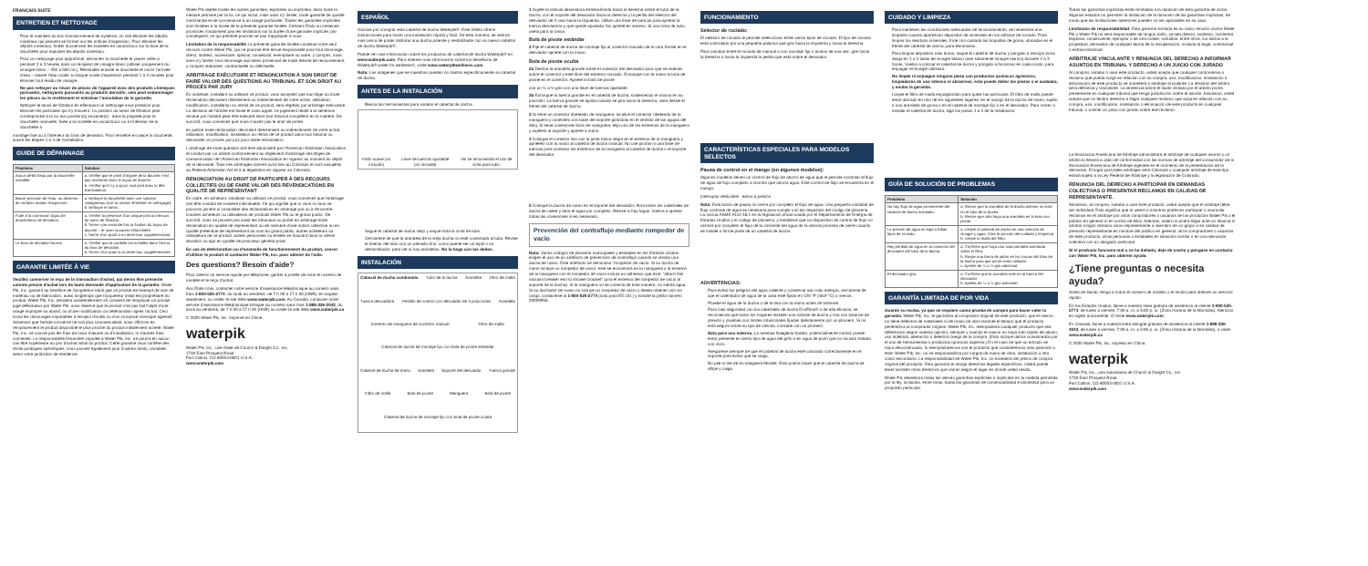FRANÇAIS SUITE
ENTRETIEN ET NETTOYAGE
Pour le maintien du bon fonctionnement de système, on doit éliminer les dépôts minéraux qui peuvent se former sur les orifices d'aspersion. Pour éliminer les dépôts minéraux, frotter doucement les buselles en caoutchouc sur la face de la douchette pour expulser les dépôts minéraux.
Pour un nettoyage plus approfondi, démonter la douchette et placer celle-ci pendant 2 à 3 heures dans un récipient de vinaigre blanc (utiliser uniquement du vinaigre blanc – 250 à 500 mL). Réinstaller ensuite la douchette et ouvrir l'arrivée d'eau – laisser l'eau couler à chaque mode d'aspersion pendant 1 à 2 minutes pour éliminer tout résidu de vinaigre.
Ne pas nettoyer ou rincer de pièces de l'appareil avec des produits chimiques puissants, nettoyants puissants ou produits abrasifs; cela peut endommager les pièces ou le revêtement et entraîner l'annulation de la garantie.
Nettoyer le tamis de filtration en effectuant un nettoyage sous pression pour éliminer les particules qui s'y trouvent. La position du tamis de filtration peut correspondre à la ou aux position(s) suivante(s) : dans la poignée pour la douchette manuelle, fixée à la rondelle en caoutchouc ou à l'intérieur de la douchette à
montage fixe ou à l'intérieur du bras de déviation. Pour remettre en place la douchette, suivre les étapes 1 à 4 de l'installation.
GUIDE DE DÉPANNAGE
| Problème | Solution |
| --- | --- |
| Aucun débit d'eau par la douchette installée. | a. Vérifier que le point d'origine de la douche n'est pas restreinte dans le tuyau de douche. b. Vérifier qu'il n'y a qu'un seul joint dans la tête d'articulation. |
| Basse pression de l'eau, ou absence de certains modes d'aspersion. | a. Nettoyer la douchette dans une solution vinaigre/eau (voir la section Entretien et nettoyage). b. Nettoyer le tamis. |
| Fuite à la connexion tuyau de douche/bras de déviation. | a. Vérifier la présence d'un unique joint au-dessus du tamis de filtration. b. Serrer une seconde fois la fixation du tuyau de douche – le raver assurera l'étanchéité. c. Serrer d'un quart à un demi-tour supplémentaire. |
| Le bras de déviation fourne. | a. Vérifier que la rondelle est installée dans l'écrou du bras de déviation. b. Serrer d'un quart à un demi-tour supplémentaire. |
GARANTIE LIMITÉE À VIE
Veuillez conserver le reçu de la transaction d'achat, qui devra être présenté comme preuve d'achat lors de toute demande d'application de la garantie. Water Pik, Inc. garantit au bénéfice de l'acquéreur initial que ce produit est exempt de vice de matériau ou de fabrication, aussi longtemps que l'acquéreur initial est propriétaire du produit. Water Pik, Inc. décidera unilatéralement s'il convient de remplacer un produit jugé défectueux par Water Pik, sous réserve que le produit n'ait pas fait l'objet d'une usage impropre ou abusif, ou d'une modification ou détérioration après l'achat. Ceci inclut les dommages imputables à l'emploi d'outils ou d'un composé chimique agressif. Advenant que l'article concerné ne soit plus commercialisé, nous offrirons en remplacement le produit disponible le plus proche du produit initialement acheté. Water Pik, Inc. ne couvre pas les frais de main d'œuvre ou d'installation, ni d'autres frais connexes. La responsabilité financière imputée à Water Pik, Inc. ne pourra en aucun cas être supérieure au prix d'achat initial du produit. Cette garantie vous confère des droits juridiques spécifiques; vous pouvez également jouir d'autres droits, variables selon votre juridiction de résidence.
Water Pik rejette toutes les autres garanties, explicites ou implicites, dans toute la mesure permise par la loi, ce qui inclut, mais sans s'y limiter, toute garantie de qualité marchande et de convenance à un usage particulier. Toutes les garanties implicites sont limitées à la durée de la présente garantie limitée. Certains États ou certaines provinces n'autorisent pas les limitations sur la durée d'une garantie implicite; par conséquent, ce qui précède pourrait ne pas s'appliquer à vous.
Limitation de la responsabilité La présente garantie limitée constitue votre seul recours contre Water Pik, qui ne pourrait être tenue responsable pour tout dommage, direct, indirect, accessoire, spécial, consécutif, exemplaire ou autre, y compris, mais sans s'y limiter, tout dommage aux biens provenant de toute théorie de recouvrement, y compris statutaire, contractuelle ou délictuelle.
ARBITRAGE EXÉCUTOIRE ET RENONCIATION À SON DROIT DE FAIRE VALOIR DES QUESTIONS AU TRIBUNAL ET SON DROIT AU PROCÈS PAR JURY
En achetant, installant ou utilisant ce produit, vous acceptez que tout litige ou toute réclamation découlant directement ou indirectement de votre achat, utilisation, modification, installation ou retrait de ce produit, sera réglé(e) par arbitrage exécutoire. La décision de l'arbitre est finale et sans appel. Le jugement relatif à la sentence rendue par l'arbitre peut être exécuté dans tout tribunal compétent en la matière. De surcroît, vous convenez que nous n'aurez pas le droit de porter
en justice toute réclamation découlant directement ou indirectement de votre achat, utilisation, modification, installation ou retrait de ce produit dans tout tribunal ou demander un procès par jury pour ladite réclamation.
L'arbitrage de toute question doit être administré par l'American Arbitration Association et conduit par un arbitre conformément au règlement d'arbitrage des litiges de consommation de l'American Arbitration Association en vigueur au moment du dépôt de la demande. Tous ces arbitrages doivent avoir lieu au Colorado et sont assujettis au Federal Arbitration Act et à la législation en vigueur au Colorado.
RENONCIATION AU DROIT DE PARTICIPER À DES RECOURS COLLECTIFS OU DE FAIRE VALOIR DES REVENDICATIONS EN QUALITÉ DE REPRÉSENTANT
En outre, en achetant, installant ou utilisant ce produit, vous convenez que l'arbitrage doit être conduit de manière individuelle. Ce qui signifie que ni vous ni nous ne pouvons joindre ni consolider des réclamations en arbitrage par ou à l'encontre d'autres acheteurs ou utilisateurs de produits Water Pik ou le grand public. De surcroît, vous ne pouvez pas saisir les tribunaux ou porter en arbitrage toute réclamation en qualité de représentant ou de membre d'une action collective ou en qualité prétendue de représentant au nom du grand public, autres acheteurs ou utilisateurs de ce produit, autres personnes ou entités se trouvant dans la même situation ou agir en qualité de procureur général privé.
En cas de détérioration ou d'anomalie de fonctionnement du produit, cesser d'utiliser le produit et contacter Water Pik, Inc. pour obtenir de l'aide.
Des questions? Besoin d'aide?
Pour obtenir un service rapide par téléphone, garder à portée de main le numéro de modèle et le reçu d'achat.
Aux États-Unis, contacter notre service d'assistance téléphonique au numéro sans frais 1-800-525-2774, du lundi au vendredi, de 7 h 00 à 17 h 00 (HNR), en anglais seulement, ou visiter le site Web www.waterpik.com. Au Canada, contacter notre service d'assistance téléphonique bilingue au numéro sans frais 1-888-226-3042, du lundi au vendredi, de 7 h 00 à 17 h 00 (HNR) ou visiter le site Web www.waterpik.ca
© 2020 Water Pik, Inc. Imprimé en Chine.
waterpik
Water Pik, Inc., une filiale de Church & Dwight Co., Inc.
1730 East Prospect Road
Fort Collins, CO 80553-0001 U.S.A.
www.waterpik.com
ESPAÑOL
Gracias por comprar esta cabezal de ducha Waterpik®. Este folleto ofrece instrucciones para hacer una instalación rápida y fácil. De esta manera, se sentirá más cerca de poder disfrutar una ducha potente y revitalizante con su nuevo cabezal de ducha Waterpik®.
Puede ver más información sobre los productos de cabezal de ducha Waterpik® en www.waterpik.com. Para obtener más información sobre los beneficios de Waterpik® water for wellness®, visite www.waterpikwellness.com.
Nota: Las imágenes que se muestran pueden no ilustrar específicamente su cabezal de ducha.
ANTES DE LA INSTALACIÓN
Reúna las herramientas para instalar el cabezal de ducha.
Paño suave (no incluido) Llave de tuercas ajustable (no incluida) No se recomienda el uso de cinta para tubo.
Sague el cabezal de ducha viejo y saque toda la cinta de tubo.
Cerciórese de que la arandela de la vieja ducha no esté conectada al tubo. Revise el interior del tubo con un utensilio fino, como puede ser un lápiz o un destornillador, para ver si hay arandelas. No lo haga con los dedos.
INSTALACIÓN
Cabezal de ducha combinado Tubo de la ducha Arandela Filtro de malla Tuerca desviadora Pestillo de control con desviador de 3 posiciones Arandela Extremo de manguera de conector manual Filtro de malla Cabezal de ducha de montaje fijo con bola de pivote estándar Cabezal de ducha de mano Arandela Soporte del desviador Tuerca grande Filtro de malla Bola de pivote Manguera Bola de pivote Cabezal de ducha de montaje fijo con bola de pivote oculta
1 Sujete la válvula desviadora entrecañonda hacia la derecha sobre el tubo de la ducha, con el soporte del desviador hacia la derecha y la perilla del selector del desviador de 3 vías hacia la izquierda. Utilice una llave de tuercas para apretar la tuerca desviadora y que quede ajustada. No apriete en exceso. Si usa cinta de tubo, úsela para la rosca.
Bola de pivote estándar
2 Fije el cabezal de ducha de montaje fijo al conector roscado de la cara frontal en el desviador apriete con la mano.
Bola de pivote oculta
2a Deslice la arandela grande sobre el conector del desviador para que se asiente sobre el conector y este libre del extremo roscado. Enrosque con la mano la bola de pivote en el conector. Apriete la bola de pivote
con un ¼ a ½ giro con una llave de tuercas ajustable.
2b Enrosque la tuerca grande en el cabezal de ducha, sosteniendo el mismo en su posición. La tuerca grande se ajusta cuando se gira hacia la derecha, vista desde el frente del cabezal de ducha.
3 Si tiene un conector ribeteado de manguera, localice el conector ribeteado de la manguera y conéctelo a la base del soporte girándolo en el sentido de las agujas del reloj. Si tiene conectores lisos de manguera, elija uno de los extremos de la manguera y sujételo al soporte y apriete a mano.
4 Coloque el conector liso con la junta tórica negra en el extremo de la manguera y apriételo con la mano al cabezal de ducha manual. No use pinzas ni una llave de tuercas para conectar los extremos de la manguera al cabezal de ducha o el soporte del desviador.
5 Coloque la ducha de mano en el soporte del desviador. Abra todos los cabezales de ducha de usted y abra el agua por completo. Revise si hay fugas. Vuelva a apretar todas las conexiones si es necesario.
Prevención del contraflujo mediante rompedor de vacío
Nota: Varios códigos de plomería municipales y estatales en los Estados Unidos exigen el uso de un artefacto de prevención de contraflujo cuando se instala una ducha de mano. Este artefacto se denomina "rompedor de vacío. Si su ducha de mano incluye un rompedor de vacío, este se encontrará en la manguera y al extremo de la manguera con el rompedor de vacío incluía un adhesivo que dice: "attach this vacuum breaker end to shower bracket" (una el extremo del rompedor de vacío al soporte de la ducha). Si la manguera no se conecta de esta manera, no saldrá agua. Si su duchador de mano no incluye un rompedor de vacío y desea obtener uno sin cargo, contáctese al 1-800-525-2774 (solo para EE.UU.) y solicite la pieza número 20009956.
FUNCIONAMIENTO
Selector de rociado:
El selector de rociado le permite seleccionar entre varios tipos de rociado. El tipo de rociado está controlado por una pequeña palanca que gira hacia la izquierda y hacia la derecha.
Para cambiar entre el rociado de manual o con montaje fijo o ambos de una vez, gire hacia la derecha o hacia la izquierda la perilla que está sobre el desviador.
CARACTERÍSTICAS ESPECIALES PARA MODELOS SELECTOS
Pausa de control en el mango (en algunos modelos):
Algunos modelos tienen un control de flujo de ahorro de agua que le permite controlar el flujo de agua de flujo completo a chorrito que ahorra agua. Este control de flujo se encuentra en el mango.
Interruptor deslizable Botón a presión
Nota: Esta botón de pausa no cierra por completo el flujo de agua. Una pequeña cantidad de flujo continúe de agua es necesaria para cumplir con los requisitos del código de plomería. La norma ASME A112.18.1 es la regulación oficial usada por el Departamento de Energía de Estados Unidos y el código de plomería, y establece que un dispositivo de control de flujo no cerrará por completo el flujo de la corriente del agua de la válvula primaria de cierre cuando se instale o forme parte de un cabezal de ducha.
ADVERTENCIAS:
Para evitar los peligros del agua caliente y conservar aún más energía, cerciórese de que el calentador de agua de la casa esté fijado en 120 °F (48,9 °C) o menos.
Pruebe el agua de la ducha o de la tina con la mano antes de bañarse.
Para más seguridad con los cabezales de ducha EcoFlow® o de alta eficacia, se recomienda que todos los hogares instalen una válvula de ducha y tina con balance de presión y pruebas con límites rotacionales fijadas debidamente por un plomero. Si no está seguro sobre su tipo de válvula, consulte con un plomero.
Sólo para uso externo. La amebas Naegleria fowleri, potencialmente mortal, puede estar presente en cierto tipo de agua del grifo o en agua de pozo que no ha sido tratada con cloro.
Asegúrese siempre de que el cabezal de ducha esté colocado correctamente en el soporte para evitar que se caiga.
No jale ni tire de la manguera flexible. Esto podría hacer que el cabezal de ducha se afloje y caiga.
CUIDADO Y LIMPIEZA
Para mantener las condiciones adecuadas de funcionamiento, se necesitará una limpieza cuando aparezcan depósitos de minerales en los orificios de rociado. Para limpiar los residuos minerales, frote con cuidado las boquillas de goma, ubicadas en el frente del cabezal de ducha, para eliminarlos.
Para limpiar depósitos más duros, saque el cabezal de ducha y póngalo a remojar boca abajo en 1 a 2 tazas de vinagre blanco (use solamente vinagre blanco) durante 2 a 3 horas. Vuelva a colocar el cabezal de ducha y póngalo a funcionar en cada modo, para enjuagar el vinagre utilizado.
No limpie ni enjuague ninguna pieza con productos químicos agresivos, limpiadores de uso intenso ni abrasivos; esto puede dañar las piezas o el acabado, y anular la garantía.
Limpie el filtro de malla enjuagándolo para quitar las partículas. El filtro de malla puede estar ubicado en uno de los siguientes lugares: en el mango de la ducha de mano, sujeto a una arandela de goma o en el cabezal de montaje fijo o en el desviador. Para volver a instalar el cabezal de ducha, siga los pasos 1 a 4 de la instalación.
GUÍA DE SOLUCIÓN DE PROBLEMAS
| Problema | Solución |
| --- | --- |
| No hay flujo de agua proveniente del cabezal de ducha instalado. | a. Revise que la arandela de la ducha anterior no esté en el tubo de la ducha. b. Revise que sólo haya una arandela en la bola con pivote. |
| La presión de agua es baja o faltan tipos de rociado. | a. Limpie el cabezal de ducha en una solución de vinagre y agua. (Vea la sección del cuidado y limpieza). b. Limpie la malla del filtro. |
| Hay pérdida de agua en la conexión del desviador del tubo de la ducha. | a. Confirme que haya una sola arandela asentada sobre el filtro. b. Raspe una barra de jabón en las roscas del tubo de la ducha para que actúe como sellador. c. Apriete de ¼ a ½ giro adicional. |
| El desviador gira. | a. Confirme que la arandela esté en la tuerca del desviador. b. Apriete de ¼ a ½ giro adicional. |
GARANTÍA LIMITADA DE POR VIDA
Guarde su recibo, ya que se requiere como prueba de compra para hacer valer la garantía. Water Pik, Inc. le garantiza al comprador original de este producto, que el mismo no tiene defectos de materiales ni de mano de obra durante el tiempo que el producto pertenezca al comprador original. Water Pik, Inc. reemplazará cualquier producto que sea defectuoso según nuestra opinión, siempre y cuando el mismo no haya sido objeto de abuso, uso indebido, alteración o deterioro luego de la compra. (Esto incluye daños ocasionados por el uso de herramientas o productos químicos ásperos.) En el caso de que un artículo se haya descontinuado, lo reemplazaremos con el producto que consideremos más parecido a éste. Water Pik, Inc. no se responsabiliza por cargos de mano de obra, instalación u otro costo secundario. La responsabilidad de Water Pik, Inc. no excederá del precio de compra original del producto. Esta garantía le otorga derechos legales específicos. Usted puede tener también otros derechos que varían según el lugar en donde usted resida.
Water Pik desestima todas las demás garantías explícitas o implícitas en la medida permitida por la ley, incluidas, entre otras, todas las garantías de comerciabilidad e idoneidad para un propósito particular.
Todas las garantías implícitas están limitadas a la duración de esta garantía de ciclos. Algunos estados no permiten la limitación de la duración de las garantías implícitas, de modo que las limitaciones anteriores pueden no ser aplicables en su caso.
Limitación de responsabilidad: Esta garantía limitada es su único recurso contra Water Pik y Water Pik no será responsable de ningún daño, ya sea directo, indirecto, incidental, especial, consecuente, ejemplar o de otra índole, incluidos, entre otros, los daños a la propiedad, derivados de cualquier teoría de la recuperación, incluida la legal, contractual o extracontractual.
ARBITRAJE VINCULANTE Y RENUNCIA DEL DERECHO A INFORMAR ASUNTOS EN TRIBUNAL Y DERECHO A UN JUICIO CON JURADO
Al comprar, instalar o usar este producto, usted acepta que cualquier controversia o reclamo que pueda surgir en relación con su compra, uso, modificación, instalación o eliminación de este producto se someterá a arbitraje vinculante. La decisión del árbitro será definitiva y vinculante. La sentencia sobre el laudo dictada por el árbitro podrá presentarse en cualquier tribunal que tenga jurisdicción sobre el asunto. Asimismo, usted acepta que no tendrá derecho a litigar cualquier reclamo que surja en relación con su compra, uso, modificación, instalación o eliminación de este producto en cualquier tribunal, o a tener un juicio con jurado sobre ese reclamo.
La Asociación Americana de Arbitraje administrará el arbitraje de cualquier asunto y un árbitro lo llevará a cabo de conformidad con las normas de arbitraje del consumidor de la Asociación Americana de Arbitraje vigentes en el momento de la presentación de la demanda. El lugar para tales arbitrajes será Colorado y cualquier arbitraje de este tipo estará sujeto a la Ley Federal de Arbitraje y la legislación de Colorado.
RENUNCIA DEL DERECHO A PARTICIPAR EN DEMANDAS COLECTIVAS O PRESENTAR RECLAMOS EN CALIDAD DE REPRESENTANTE.
Asimismo, al comprar, instalar o usar este producto, usted acepta que el arbitraje debe ser individual. Esto significa que ni usted ni nosotros podemos participar o acumular reclamos en el arbitraje por otros compradores o usuarios de los productos Water Pik o el público en general ni en contra de ellos. Además, usted no podrá litigar ante un tribunal ni arbitrar ningún reclamo como representante o miembro de un grupo o en calidad de presunto representante en nombre del público en general, otros compradores o usuarios de este producto, otras personas o entidades en situación similar o en una demanda colectiva con un abogado particular.
Si el producto funciona mal o se ha dañado, deje de usarlo y póngase en contacto con Water Pik, Inc. para obtener ayuda.
¿Tiene preguntas o necesita ayuda?
Antes de llamar, tenga a mano el número de modelo y el recibo para obtener un servicio rápido.
En los Estados Unidos, llame a nuestra línea gratuita de asistencia al cliente 1-800-525-2774, de lunes a viernes, 7:00 a. m. a 5:00 p. m. (Zona Horaria de la Montaña). Atención en inglés únicamente. O visite www.waterpik.com
En Canadá, llame a nuestra línea bilingüe gratuita de asistencia al cliente 1-888-226-3042, de lunes a viernes, 7:00 a. m. a 5:00 p. m. (Zona Horaria de la Montaña), o visite www.waterpik.ca
© 2020 Water Pik, Inc. Impreso en China.
waterpik
Water Pik, Inc., una subsidiaria de Church & Dwight Co., Inc.
1730 East Prospect Road
Fort Collins, CO 80553-0001 U.S.A.
www.waterpik.com